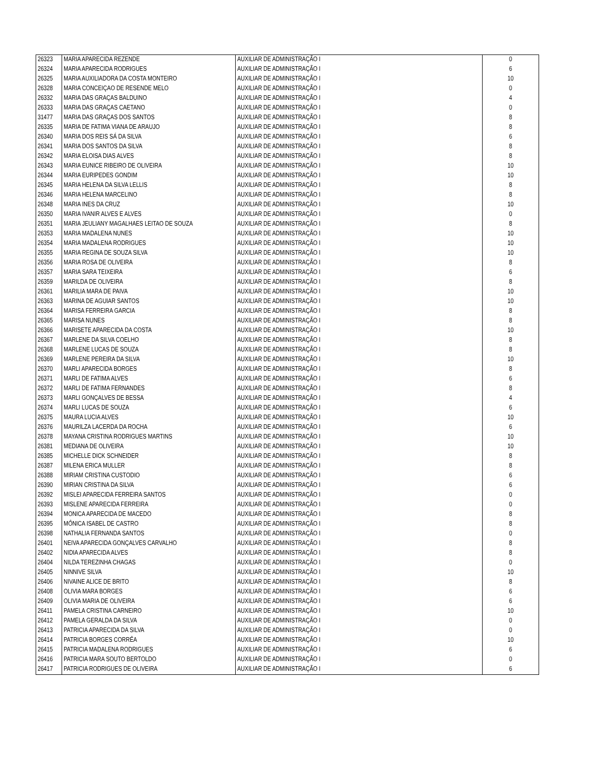| 26323 | MARIA APARECIDA REZENDE | AUXILIAR DE ADMINISTRAÇÃO I | 0 |
| 26324 | MARIA APARECIDA RODRIGUES | AUXILIAR DE ADMINISTRAÇÃO I | 6 |
| 26325 | MARIA AUXILIADORA DA COSTA MONTEIRO | AUXILIAR DE ADMINISTRAÇÃO I | 10 |
| 26328 | MARIA CONCEIÇAO DE RESENDE MELO | AUXILIAR DE ADMINISTRAÇÃO I | 0 |
| 26332 | MARIA DAS GRAÇAS BALDUINO | AUXILIAR DE ADMINISTRAÇÃO I | 4 |
| 26333 | MARIA DAS GRAÇAS CAETANO | AUXILIAR DE ADMINISTRAÇÃO I | 0 |
| 31477 | MARIA DAS GRAÇAS DOS SANTOS | AUXILIAR DE ADMINISTRAÇÃO I | 8 |
| 26335 | MARIA DE FATIMA VIANA DE ARAUJO | AUXILIAR DE ADMINISTRAÇÃO I | 8 |
| 26340 | MARIA DOS REIS SÁ DA SILVA | AUXILIAR DE ADMINISTRAÇÃO I | 6 |
| 26341 | MARIA DOS SANTOS DA SILVA | AUXILIAR DE ADMINISTRAÇÃO I | 8 |
| 26342 | MARIA ELOISA DIAS ALVES | AUXILIAR DE ADMINISTRAÇÃO I | 8 |
| 26343 | MARIA EUNICE RIBEIRO DE OLIVEIRA | AUXILIAR DE ADMINISTRAÇÃO I | 10 |
| 26344 | MARIA EURIPEDES GONDIM | AUXILIAR DE ADMINISTRAÇÃO I | 10 |
| 26345 | MARIA HELENA DA SILVA LELLIS | AUXILIAR DE ADMINISTRAÇÃO I | 8 |
| 26346 | MARIA HELENA MARCELINO | AUXILIAR DE ADMINISTRAÇÃO I | 8 |
| 26348 | MARIA INES DA CRUZ | AUXILIAR DE ADMINISTRAÇÃO I | 10 |
| 26350 | MARIA IVANIR ALVES E ALVES | AUXILIAR DE ADMINISTRAÇÃO I | 0 |
| 26351 | MARIA JEULIANY MAGALHAES LEITAO DE SOUZA | AUXILIAR DE ADMINISTRAÇÃO I | 8 |
| 26353 | MARIA MADALENA NUNES | AUXILIAR DE ADMINISTRAÇÃO I | 10 |
| 26354 | MARIA MADALENA RODRIGUES | AUXILIAR DE ADMINISTRAÇÃO I | 10 |
| 26355 | MARIA REGINA DE SOUZA SILVA | AUXILIAR DE ADMINISTRAÇÃO I | 10 |
| 26356 | MARIA ROSA DE OLIVEIRA | AUXILIAR DE ADMINISTRAÇÃO I | 8 |
| 26357 | MARIA SARA TEIXEIRA | AUXILIAR DE ADMINISTRAÇÃO I | 6 |
| 26359 | MARILDA DE OLIVEIRA | AUXILIAR DE ADMINISTRAÇÃO I | 8 |
| 26361 | MARILIA MARA DE PAIVA | AUXILIAR DE ADMINISTRAÇÃO I | 10 |
| 26363 | MARINA DE AGUIAR SANTOS | AUXILIAR DE ADMINISTRAÇÃO I | 10 |
| 26364 | MARISA FERREIRA GARCIA | AUXILIAR DE ADMINISTRAÇÃO I | 8 |
| 26365 | MARISA NUNES | AUXILIAR DE ADMINISTRAÇÃO I | 8 |
| 26366 | MARISETE APARECIDA DA COSTA | AUXILIAR DE ADMINISTRAÇÃO I | 10 |
| 26367 | MARLENE DA SILVA COELHO | AUXILIAR DE ADMINISTRAÇÃO I | 8 |
| 26368 | MARLENE LUCAS DE SOUZA | AUXILIAR DE ADMINISTRAÇÃO I | 8 |
| 26369 | MARLENE PEREIRA DA SILVA | AUXILIAR DE ADMINISTRAÇÃO I | 10 |
| 26370 | MARLI APARECIDA BORGES | AUXILIAR DE ADMINISTRAÇÃO I | 8 |
| 26371 | MARLI DE FATIMA ALVES | AUXILIAR DE ADMINISTRAÇÃO I | 6 |
| 26372 | MARLI DE FATIMA FERNANDES | AUXILIAR DE ADMINISTRAÇÃO I | 8 |
| 26373 | MARLI GONÇALVES DE BESSA | AUXILIAR DE ADMINISTRAÇÃO I | 4 |
| 26374 | MARLI LUCAS DE SOUZA | AUXILIAR DE ADMINISTRAÇÃO I | 6 |
| 26375 | MAURA LUCIA ALVES | AUXILIAR DE ADMINISTRAÇÃO I | 10 |
| 26376 | MAURILZA LACERDA DA ROCHA | AUXILIAR DE ADMINISTRAÇÃO I | 6 |
| 26378 | MAYANA CRISTINA RODRIGUES MARTINS | AUXILIAR DE ADMINISTRAÇÃO I | 10 |
| 26381 | MEDIANA DE OLIVEIRA | AUXILIAR DE ADMINISTRAÇÃO I | 10 |
| 26385 | MICHELLE DICK SCHNEIDER | AUXILIAR DE ADMINISTRAÇÃO I | 8 |
| 26387 | MILENA ERICA MULLER | AUXILIAR DE ADMINISTRAÇÃO I | 8 |
| 26388 | MIRIAM CRISTINA CUSTODIO | AUXILIAR DE ADMINISTRAÇÃO I | 6 |
| 26390 | MIRIAN CRISTINA DA SILVA | AUXILIAR DE ADMINISTRAÇÃO I | 6 |
| 26392 | MISLEI APARECIDA FERREIRA SANTOS | AUXILIAR DE ADMINISTRAÇÃO I | 0 |
| 26393 | MISLENE APARECIDA FERREIRA | AUXILIAR DE ADMINISTRAÇÃO I | 0 |
| 26394 | MONICA APARECIDA DE MACEDO | AUXILIAR DE ADMINISTRAÇÃO I | 8 |
| 26395 | MÔNICA ISABEL DE CASTRO | AUXILIAR DE ADMINISTRAÇÃO I | 8 |
| 26398 | NATHALIA FERNANDA SANTOS | AUXILIAR DE ADMINISTRAÇÃO I | 0 |
| 26401 | NEIVA APARECIDA GONÇALVES CARVALHO | AUXILIAR DE ADMINISTRAÇÃO I | 8 |
| 26402 | NIDIA APARECIDA ALVES | AUXILIAR DE ADMINISTRAÇÃO I | 8 |
| 26404 | NILDA TEREZINHA CHAGAS | AUXILIAR DE ADMINISTRAÇÃO I | 0 |
| 26405 | NINNIVE SILVA | AUXILIAR DE ADMINISTRAÇÃO I | 10 |
| 26406 | NIVAINE ALICE DE BRITO | AUXILIAR DE ADMINISTRAÇÃO I | 8 |
| 26408 | OLIVIA MARA BORGES | AUXILIAR DE ADMINISTRAÇÃO I | 6 |
| 26409 | OLIVIA MARIA DE OLIVEIRA | AUXILIAR DE ADMINISTRAÇÃO I | 6 |
| 26411 | PAMELA CRISTINA CARNEIRO | AUXILIAR DE ADMINISTRAÇÃO I | 10 |
| 26412 | PAMELA GERALDA DA SILVA | AUXILIAR DE ADMINISTRAÇÃO I | 0 |
| 26413 | PATRICIA APARECIDA DA SILVA | AUXILIAR DE ADMINISTRAÇÃO I | 0 |
| 26414 | PATRICIA BORGES CORRÊA | AUXILIAR DE ADMINISTRAÇÃO I | 10 |
| 26415 | PATRICIA MADALENA RODRIGUES | AUXILIAR DE ADMINISTRAÇÃO I | 6 |
| 26416 | PATRICIA MARA SOUTO BERTOLDO | AUXILIAR DE ADMINISTRAÇÃO I | 0 |
| 26417 | PATRICIA RODRIGUES DE OLIVEIRA | AUXILIAR DE ADMINISTRAÇÃO I | 6 |